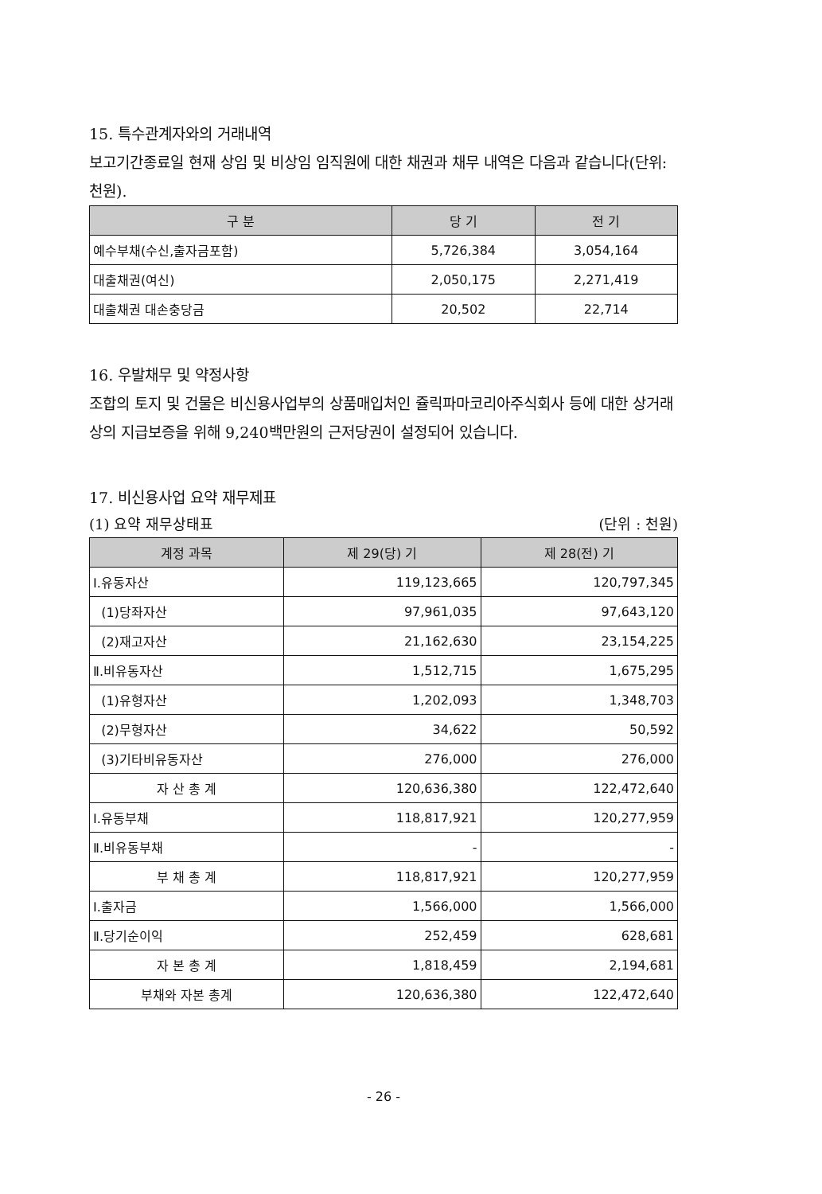15. 특수관계자와의 거래내역
보고기간종료일 현재 상임 및 비상임 임직원에 대한 채권과 채무 내역은 다음과 같습니다(단위:천원).
| 구 분 | 당 기 | 전 기 |
| --- | --- | --- |
| 예수부채(수신,출자금포함) | 5,726,384 | 3,054,164 |
| 대출채권(여신) | 2,050,175 | 2,271,419 |
| 대출채권 대손충당금 | 20,502 | 22,714 |
16. 우발채무 및 약정사항
조합의 토지 및 건물은 비신용사업부의 상품매입처인 쥴릭파마코리아주식회사 등에 대한 상거래상의 지급보증을 위해 9,240백만원의 근저당권이 설정되어 있습니다.
17. 비신용사업 요약 재무제표
(1) 요약 재무상태표 (단위 : 천원)
| 계정 과목 | 제 29(당) 기 | 제 28(전) 기 |
| --- | --- | --- |
| Ⅰ.유동자산 | 119,123,665 | 120,797,345 |
| (1)당좌자산 | 97,961,035 | 97,643,120 |
| (2)재고자산 | 21,162,630 | 23,154,225 |
| Ⅱ.비유동자산 | 1,512,715 | 1,675,295 |
| (1)유형자산 | 1,202,093 | 1,348,703 |
| (2)무형자산 | 34,622 | 50,592 |
| (3)기타비유동자산 | 276,000 | 276,000 |
| 자 산 총 계 | 120,636,380 | 122,472,640 |
| Ⅰ.유동부채 | 118,817,921 | 120,277,959 |
| Ⅱ.비유동부채 | - | - |
| 부 채 총 계 | 118,817,921 | 120,277,959 |
| Ⅰ.출자금 | 1,566,000 | 1,566,000 |
| Ⅱ.당기순이익 | 252,459 | 628,681 |
| 자 본 총 계 | 1,818,459 | 2,194,681 |
| 부채와 자본 총계 | 120,636,380 | 122,472,640 |
- 26 -